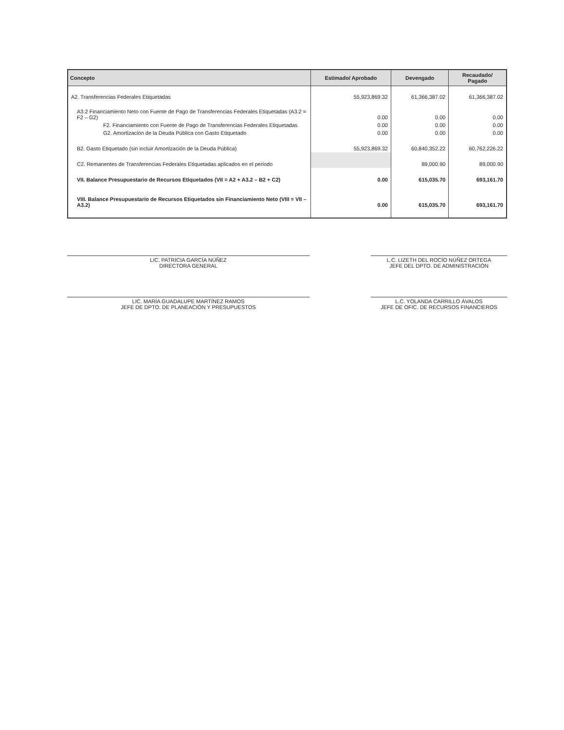| Concepto | Estimado/ Aprobado | Devengado | Recaudado/ Pagado |
| --- | --- | --- | --- |
| A2. Transferencias Federales Etiquetadas | 55,923,869.32 | 61,366,387.02 | 61,366,387.02 |
| A3.2 Financiamiento Neto con Fuente de Pago de Transferencias Federales Etiquetadas (A3.2 = F2 – G2) | 0.00 | 0.00 | 0.00 |
| F2. Financiamiento con Fuente de Pago de Transferencias Federales Etiquetadas | 0.00 | 0.00 | 0.00 |
| G2. Amortización de la Deuda Pública con Gasto Etiquetado | 0.00 | 0.00 | 0.00 |
| B2. Gasto Etiquetado (sin incluir Amortización de la Deuda Pública) | 55,923,869.32 | 60,840,352.22 | 60,762,226.22 |
| C2. Remanentes de Transferencias Federales Etiquetadas aplicados en el periodo | | 89,000.90 | 89,000.90 |
| VII. Balance Presupuestario de Recursos Etiquetados (VII = A2 + A3.2 – B2 + C2) | 0.00 | 615,035.70 | 693,161.70 |
| VIII. Balance Presupuestario de Recursos Etiquetados sin Financiamiento Neto (VIII = VII – A3.2) | 0.00 | 615,035.70 | 693,161.70 |
LIC. PATRICIA GARCÍA NÚÑEZ
DIRECTORA GENERAL
L.C. LIZETH DEL ROCÍO NÚÑEZ ORTEGA
JEFE DEL DPTO. DE ADMINISTRACIÓN
LIC. MARÍA GUADALUPE MARTÍNEZ RAMOS
JEFE DE DPTO. DE PLANEACIÓN Y PRESUPUESTOS
L.C. YOLANDA CARRILLO ÁVALOS
JEFE DE OFIC. DE RECURSOS FINANCIEROS